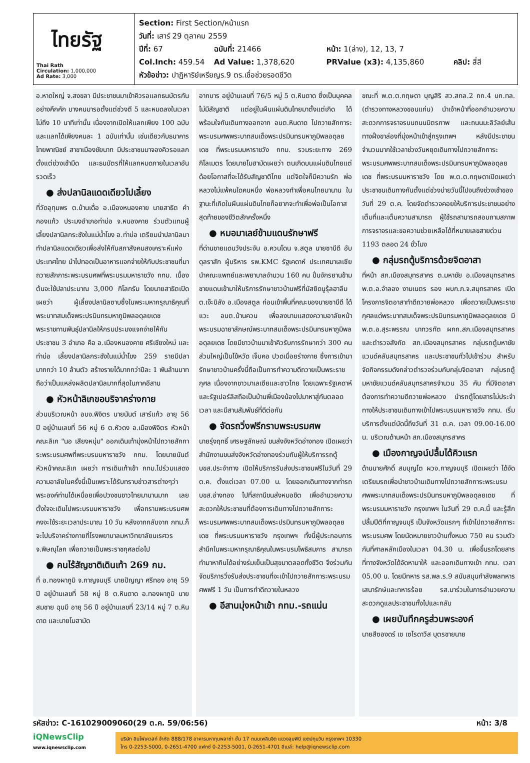ไทยรัฐ
Thai Rath
Circulation: 1,000,000
Ad Rate: 3,000
Section: First Section/หน้าแรก
วันที่: เสาร์ 29 ตุลาคม 2559
ปีที่: 67 ฉบับที่: 21466 หน้า: 1(ล่าง), 12, 13, 7
Col.Inch: 459.54 Ad Value: 1,378,620 PRValue (x3): 4,135,860 คลิป: สี่สี
หัวข้อข่าว: ปาฏิหาริย์เหรียญร.9 ตร.เชื่อช่วยรอดชีวิต
อ.หาดใหญ่ จ.สงขลา มีประชาชนมาเข้าคิวรอแลกธนบัตรกันอย่างคึกคัก บางคนมารอตั้งแต่ช่วงตี 5 และหมดลงในเวลาไม่ถึง 10 นาทีเท่านั้น เนื่องจากเปิดให้แลกเพียง 100 ฉบับ และแลกได้เพียงคนละ 1 ฉบับเท่านั้น เช่นเดียวกับธนาคารไทยพาณิชย์ สาขาเมืองชัยนาท มีประชาชนมาจองคิวรอแลกตั้งแต่ช่วงเช้ามืด และธนบัตรที่ให้แลกหมดภายในเวลาอันรวดเร็ว
● ส่งปลานิลแดดเดียวไปเลี้ยง
ที่วัดอุทุมพร ต.บ้านเดื่อ อ.เมืองหนองคาย นายสาธิต คำกองแก้ว ประมงอำเภอท่าบ่อ จ.หนองคาย ร่วมตัวแทนผู้เลี้ยงปลานิลกระชังในแม่น้ำโขง อ.ท่าบ่อ เตรียมนำปลานิลมาทำปลานิลแดดเดียวเพื่อส่งให้กับสภาสังคมสงเคราะห์แห่งประเทศไทย นำไปทอดเป็นอาหารแจกจ่ายให้กับประชาชนที่มาถวายสักการะพระบรมศพที่พระบรมมหาราชวัง กทม. เบื้องต้นจะใช้ปลาประมาณ 3,000 กิโลกรัม โดยนายสาธิตเปิดเผยว่า ผู้เลี้ยงปลานิลซาบซึ้งในพระมหากรุณาธิคุณที่พระบาทสมเด็จพระปรมินทรมหาภูมิพลอดุลยเดช พระราชทานพันธุ์ปลานิลให้กรมประมงแจกจ่ายให้กับประชาชน 3 อำเภอ คือ อ.เมืองหนองคาย ศรีเชียงใหม่ และท่าบ่อ เลี้ยงปลานิลกระชังในแม่น้ำโขง 259 รายมีปลามากกว่า 10 ล้านตัว สร้างรายได้มากกว่าปีละ 1 พันล้านบาท ถือว่าเป็นแหล่งผลิตปลานิลมากที่สุดในภาคอีสาน
● หัวหน้าลิเกขอบริจาคร่างกาย
ส่วนบริเวณหน้า อบจ.พิจิตร นายนันต์ เสาร์แก้ว อายุ 56 ปี อยู่บ้านเลขที่ 56 หมู่ 6 ต.หัวดง อ.เมืองพิจิตร หัวหน้าคณะลิเก "นอ เสียงหนุ่ม" ออกเดินเท้ามุ่งหน้าไปถวายสักการะพระบรมศพที่พระบรมมหาราชวัง กทม. โดยนายนันต์ หัวหน้าคณะลิเก เผยว่า การเดินเท้าเข้า กทม.ไปร่วมแสดงความอาลัยในครั้งนี้เป็นเพราะได้รับทราบข่าวสารต่างๆว่าพระองค์ท่านได้เหนื่อยเพื่อปวงชนชาวไทยมานานมาก เลยตั้งใจจะเดินไปพระบรมมหาราชวัง เพื่อกราบพระบรมศพ คงจะใช้ระยะเวลาประมาณ 10 วัน หลังจากกลับจาก กทม.ก็จะไปบริจาคร่างกายที่โรงพยาบาลมหาวิทยาลัยนเรศวร จ.พิษณุโลก เพื่อถวายเป็นพระราชกุศลต่อไป
● คนไร้สัญชาติเดินเท้า 269 กม.
ที่ อ.ทองผาภูมิ จ.กาญจนบุรี นายปัญญา ศรีทอง อายุ 59 ปี อยู่บ้านเลขที่ 58 หมู่ 8 ต.หินดาด อ.ทองผาภูมิ นายสมชาย ฉุนมี อายุ 56 ปี อยู่บ้านเลขที่ 23/14 หมู่ 7 ต.หินดาด และนายโมฮามัด
อากบาร อยู่บ้านเลขที่ 76/5 หมู่ 5 ต.หินดาด ซึ่งเป็นบุคคลไม่มีสัญชาติ แต่อยู่ในผืนแผ่นดินไทยมาตั้งแต่เกิด ได้พร้อมใจกันเดินทางออกจาก อบต.หินดาด ไปถวายสักการะพระบรมศพพระบาทสมเด็จพระปรมินทรมหาภูมิพลอดุลยเดช ที่พระบรมมหาราชวัง กทม. รวมระยะทาง 269 กิโลเมตร โดยนายโมฮามัดเผยว่า ตนเกิดบนแผ่นดินไทยแต่ด้อยโอกาสที่จะได้รับสัญชาติไทย แต่จิตใจก็มีความรัก พ่อหลวงไม่แพ้คนใดคนหนึ่ง พ่อหลวงทำเพื่อคนไทยมานาน ในฐานะที่เกิดในผืนแผ่นดินไทยก็อยากจะทำเพื่อพ่อเป็นโอกาสสุดท้ายของชีวิตสักครั้งหนึ่ง
● หมอมาเลย์ข้ามแดนรักษาฟรี
ที่ด่านชายแดนวังประจัน อ.ควนโดน จ.สตูล นายซาบีดี อับดุลราสัก ผู้บริหาร รพ.KMC รัฐเคดาห์ ประเทศมาเลเซีย นำคณะแพทย์และพยาบาลจำนวน 160 คน ปั่นจักรยานข้ามชายแดนเข้ามาให้บริการรักษาชาวบ้านฟรีที่มัสยิดนูรุ้ลฮาลีม ต.เจ๊ะบิลัง อ.เมืองสตูล ก่อนเข้าพื้นที่คณะของนายซาบีดี ได้แวะ อบต.บ้านควน เพื่อลงนามแสดงความอาลัยหน้าพระบรมฉายาลักษณ์พระบาทสมเด็จพระปรมินทรมหาภูมิพลอดุลยเดช โดยมีชาวบ้านมาเข้าคิวรับการรักษากว่า 300 คน ส่วนใหญ่เป็นไข้หวัด เจ็บคอ ปวดเมื่อยร่างกาย ซึ่งการเข้ามารักษาชาวบ้านครั้งนี้ถือเป็นการทำความดีถวายเป็นพระราชกุศล เนื่องจากชาวมาเลเซียและชาวไทย โดยเฉพาะรัฐเคดาห์และรัฐเปอร์ลิสถือเป็นบ้านพี่เมืองน้องไปมาหาสู่กันตลอดเวลา และมีสานสัมพันธ์ที่ดีต่อกัน
● จัดรถวิ่งฟรีกราบพระบรมศพ
นายรุ่งฤทธิ์ เศรษฐลักษณ์ ขนส่งจังหวัดอ่างทอง เปิดเผยว่า สำนักงานขนส่งจังหวัดอ่างทองร่วมกับผู้ให้บริการรถตู้ บขส.ประจำทาง เปิดให้บริการรับส่งประชาชนฟรีในวันที่ 29 ต.ค. ตั้งแต่เวลา 07.00 น. โดยออกเดินทางจากท่ารถ บขส.อ่างทอง ไปที่สถานีขนส่งหมอชิต เพื่ออำนวยความสะดวกให้ประชาชนที่ต้องการเดินทางไปถวายสักการะพระบรมศพพระบาทสมเด็จพระปรมินทรมหาภูมิพลอดุลยเดช ที่พระบรมมหาราชวัง กรุงเทพฯ ทั้งนี้ผู้ประกอบการสำนึกในพระมหากรุณาธิคุณในพระบรมโพธิสมภาร สามารถทำมาหากินได้อย่างร่มเย็นเป็นสุขมาตลอดทั้งชีวิต จึงร่วมกันจัดบริการวิ่งรับส่งประชาชนที่จะเข้าไปถวายสักการะพระบรมศพฟรี 1 วัน เป็นการทำดีถวายในหลวง
● อีสานมุ่งหน้าเข้า กทม.-รถแน่น
ขณะที่ พ.ต.ต.กฤษดา บุญสิริ สว.สทล.2 กก.4 บก.ทล. (ตำรวจทางหลวงขอนแก่น) นำเจ้าหน้าที่ออกอำนวยความสะดวกการจราจรบนถนนมิตรภาพ และถนนมะลิวัลย์เส้นทางฝั่งขาล่องที่มุ่งหน้าเข้าสู่กรุงเทพฯ หลังมีประชาชนจำนวนมากใช้เวลาช่วงวันหยุดเดินทางไปถวายสักการะพระบรมศพพระบาทสมเด็จพระปรมินทรมหาภูมิพลอดุลยเดช ที่พระบรมมหาราชวัง โดย พ.ต.ต.กฤษดาเปิดเผยว่า ประชาชนเดินทางกันตั้งแต่ช่วงบ่ายวันนี้ไปจนถึงช่วงเช้าของวันที่ 29 ต.ค. โดยจัดตำรวจคอยให้บริการประชาชนอย่างเต็มที่และเต็มความสามารถ ผู้ใช้รถสามารถสอบถามสภาพการจราจรและขอความช่วยเหลือได้ที่หมายเลขสายด่วน 1193 ตลอด 24 ชั่วโมง
● กลุ่มรถตู้บริการด้วยจิตอาสา
ที่หน้า สภ.เมืองสมุทรสาคร ต.มหาชัย อ.เมืองสมุทรสาคร พ.ต.อ.จำลอง งามเนตร รอง ผบก.ภ.จ.สมุทรสาคร เปิดโครงการจิตอาสาทำดีถวายพ่อหลวง เพื่อถวายเป็นพระราชกุศลแด่พระบาทสมเด็จพระปรมินทรมหาภูมิพลอดุลยเดช มี พ.ต.อ.สุระพรรณ นาทวรทัต ผกก.สภ.เมืองสมุทรสาคร และตำรวจสังกัด สภ.เมืองสมุทรสาคร กลุ่มรถตู้มหาชัยแวนด์คลับสมุทรสาคร และประชาชนทั่วไปเข้าร่วม สำหรับจัดกิจกรรมดังกล่าวตำรวจร่วมกับกลุ่มจิตอาสา กลุ่มรถตู้มหาชัยแวนด์คลับสมุทรสาครจำนวน 35 คัน ที่มีจิตอาสาต้องการทำความดีถวายพ่อหลวง นำรถตู้โดยสารไม่ประจำทางให้ประชาชนเดินทางเข้าไปพระบรมมหาราชวัง กทม. เริ่มบริการตั้งแต่บัดนี้ถึงวันที่ 31 ต.ค. เวลา 09.00-16.00 น. บริเวณด้านหน้า สภ.เมืองสมุทรสาคร
● เมืองกาญจน์ปลื้มได้คิวแรก
ด้านนายศักดิ์ สมบุญโต ผวจ.กาญจนบุรี เปิดเผยว่า ได้จัดเตรียมรถเพื่อนำชาวบ้านเดินทางไปถวายสักการะพระบรมศพพระบาทสมเด็จพระปรมินทรมหาภูมิพลอดุลยเดช ที่พระบรมมหาราชวัง กรุงเทพฯ ในวันที่ 29 ต.ค.นี้ และรู้สึกปลื้มปีติที่กาญจนบุรี เป็นจังหวัดแรกๆ ที่เข้าไปถวายสักการะพระบรมศพ โดยนัดหมายชาวบ้านทั้งหมด 750 คน รวมตัวกันที่ศาลหลักเมืองในเวลา 04.30 น. เพื่อขึ้นรถโดยสารที่ทางจังหวัดได้จัดหามาให้ และออกเดินทางเข้า กทม. เวลา 05.00 น. โดยมีทหาร รส.พล.ร.9 สนับสนุนกำลังพลทหารเสนารักษ์และทหารร้อย รส.มาร่วมในการอำนวยความสะดวกดูแลประชาชนทั้งไปและกลับ
● เผยบันทึกครูส่วนพระองค์
นายสีซองดร์ เช เซไรดาวีส บุตรชายนาย
รหัสข่าว: C-161029009060(29 ต.ค. 59/06:56) หน้า: 3/8
iQNewsClip
www.iqnewsclip.com
บริษัท อินโฟเควสท์ จำกัด 888/178 อาคารมหาทุนพลาซ่า ชั้น 17 ถนนเพลินจิต แขวงลุมพินี เขตปทุมวัน กรุงเทพฯ 10330
โทร 0-2253-5000, 0-2651-4700 แฟกซ์ 0-2253-5001, 0-2651-4701 อีเมล์: help@iqnewsclip.com